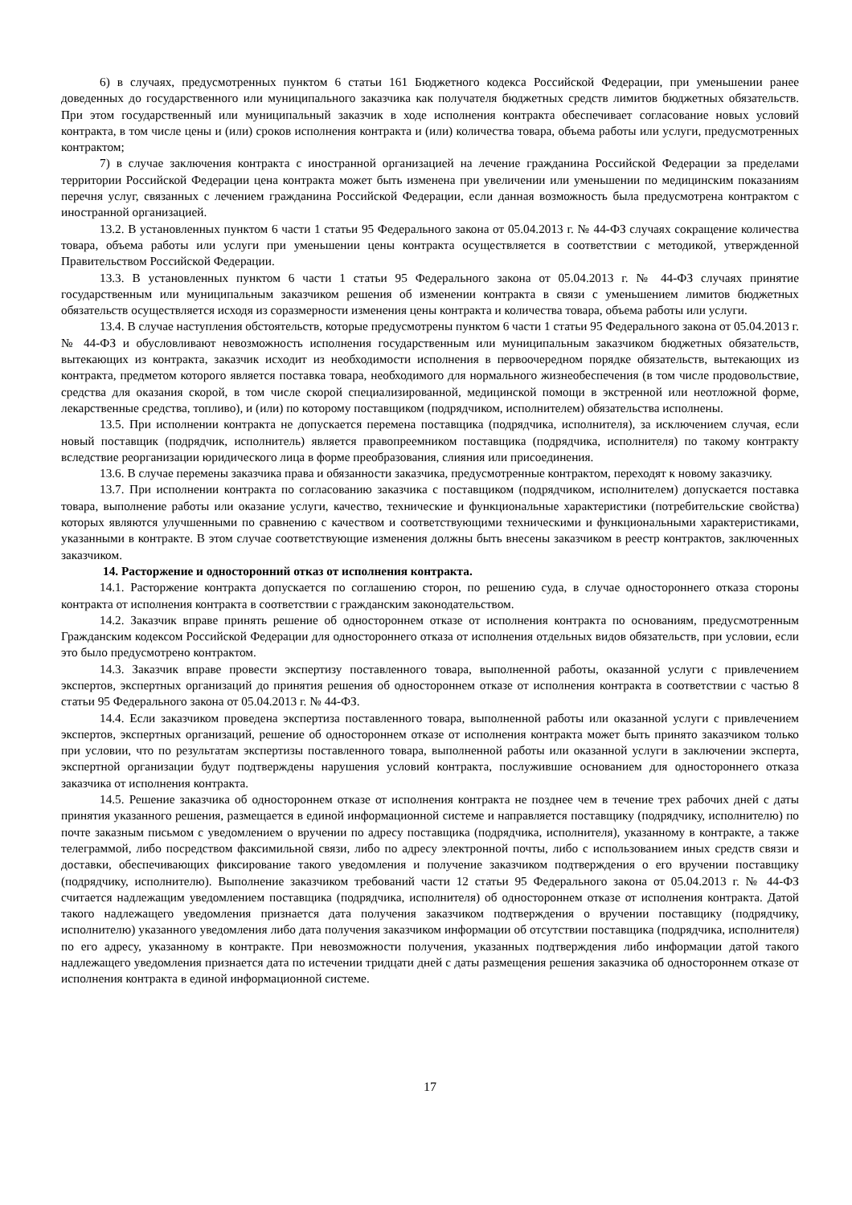6) в случаях, предусмотренных пунктом 6 статьи 161 Бюджетного кодекса Российской Федерации, при уменьшении ранее доведенных до государственного или муниципального заказчика как получателя бюджетных средств лимитов бюджетных обязательств. При этом государственный или муниципальный заказчик в ходе исполнения контракта обеспечивает согласование новых условий контракта, в том числе цены и (или) сроков исполнения контракта и (или) количества товара, объема работы или услуги, предусмотренных контрактом;
7) в случае заключения контракта с иностранной организацией на лечение гражданина Российской Федерации за пределами территории Российской Федерации цена контракта может быть изменена при увеличении или уменьшении по медицинским показаниям перечня услуг, связанных с лечением гражданина Российской Федерации, если данная возможность была предусмотрена контрактом с иностранной организацией.
13.2. В установленных пунктом 6 части 1 статьи 95 Федерального закона от 05.04.2013 г. № 44-ФЗ случаях сокращение количества товара, объема работы или услуги при уменьшении цены контракта осуществляется в соответствии с методикой, утвержденной Правительством Российской Федерации.
13.3. В установленных пунктом 6 части 1 статьи 95 Федерального закона от 05.04.2013 г. № 44-ФЗ случаях принятие государственным или муниципальным заказчиком решения об изменении контракта в связи с уменьшением лимитов бюджетных обязательств осуществляется исходя из соразмерности изменения цены контракта и количества товара, объема работы или услуги.
13.4. В случае наступления обстоятельств, которые предусмотрены пунктом 6 части 1 статьи 95 Федерального закона от 05.04.2013 г. № 44-ФЗ и обусловливают невозможность исполнения государственным или муниципальным заказчиком бюджетных обязательств, вытекающих из контракта, заказчик исходит из необходимости исполнения в первоочередном порядке обязательств, вытекающих из контракта, предметом которого является поставка товара, необходимого для нормального жизнеобеспечения (в том числе продовольствие, средства для оказания скорой, в том числе скорой специализированной, медицинской помощи в экстренной или неотложной форме, лекарственные средства, топливо), и (или) по которому поставщиком (подрядчиком, исполнителем) обязательства исполнены.
13.5. При исполнении контракта не допускается перемена поставщика (подрядчика, исполнителя), за исключением случая, если новый поставщик (подрядчик, исполнитель) является правопреемником поставщика (подрядчика, исполнителя) по такому контракту вследствие реорганизации юридического лица в форме преобразования, слияния или присоединения.
13.6. В случае перемены заказчика права и обязанности заказчика, предусмотренные контрактом, переходят к новому заказчику.
13.7. При исполнении контракта по согласованию заказчика с поставщиком (подрядчиком, исполнителем) допускается поставка товара, выполнение работы или оказание услуги, качество, технические и функциональные характеристики (потребительские свойства) которых являются улучшенными по сравнению с качеством и соответствующими техническими и функциональными характеристиками, указанными в контракте. В этом случае соответствующие изменения должны быть внесены заказчиком в реестр контрактов, заключенных заказчиком.
14. Расторжение и односторонний отказ от исполнения контракта.
14.1. Расторжение контракта допускается по соглашению сторон, по решению суда, в случае одностороннего отказа стороны контракта от исполнения контракта в соответствии с гражданским законодательством.
14.2. Заказчик вправе принять решение об одностороннем отказе от исполнения контракта по основаниям, предусмотренным Гражданским кодексом Российской Федерации для одностороннего отказа от исполнения отдельных видов обязательств, при условии, если это было предусмотрено контрактом.
14.3. Заказчик вправе провести экспертизу поставленного товара, выполненной работы, оказанной услуги с привлечением экспертов, экспертных организаций до принятия решения об одностороннем отказе от исполнения контракта в соответствии с частью 8 статьи 95 Федерального закона от 05.04.2013 г. № 44-ФЗ.
14.4. Если заказчиком проведена экспертиза поставленного товара, выполненной работы или оказанной услуги с привлечением экспертов, экспертных организаций, решение об одностороннем отказе от исполнения контракта может быть принято заказчиком только при условии, что по результатам экспертизы поставленного товара, выполненной работы или оказанной услуги в заключении эксперта, экспертной организации будут подтверждены нарушения условий контракта, послужившие основанием для одностороннего отказа заказчика от исполнения контракта.
14.5. Решение заказчика об одностороннем отказе от исполнения контракта не позднее чем в течение трех рабочих дней с даты принятия указанного решения, размещается в единой информационной системе и направляется поставщику (подрядчику, исполнителю) по почте заказным письмом с уведомлением о вручении по адресу поставщика (подрядчика, исполнителя), указанному в контракте, а также телеграммой, либо посредством факсимильной связи, либо по адресу электронной почты, либо с использованием иных средств связи и доставки, обеспечивающих фиксирование такого уведомления и получение заказчиком подтверждения о его вручении поставщику (подрядчику, исполнителю). Выполнение заказчиком требований части 12 статьи 95 Федерального закона от 05.04.2013 г. № 44-ФЗ считается надлежащим уведомлением поставщика (подрядчика, исполнителя) об одностороннем отказе от исполнения контракта. Датой такого надлежащего уведомления признается дата получения заказчиком подтверждения о вручении поставщику (подрядчику, исполнителю) указанного уведомления либо дата получения заказчиком информации об отсутствии поставщика (подрядчика, исполнителя) по его адресу, указанному в контракте. При невозможности получения, указанных подтверждения либо информации датой такого надлежащего уведомления признается дата по истечении тридцати дней с даты размещения решения заказчика об одностороннем отказе от исполнения контракта в единой информационной системе.
17